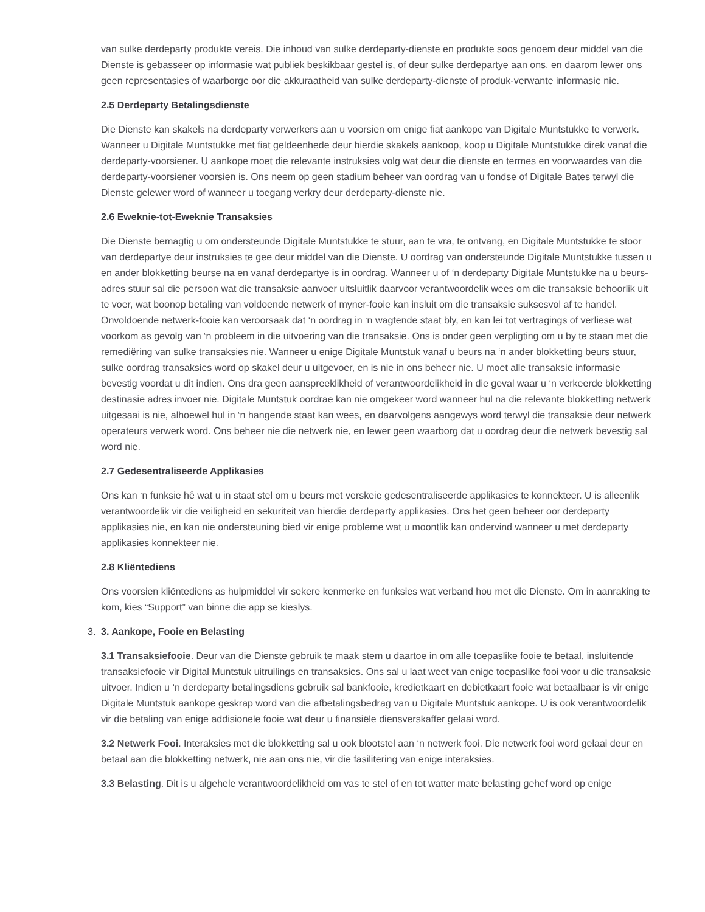van sulke derdeparty produkte vereis. Die inhoud van sulke derdeparty-dienste en produkte soos genoem deur middel van die Dienste is gebasseer op informasie wat publiek beskikbaar gestel is, of deur sulke derdepartye aan ons, en daarom lewer ons geen representasies of waarborge oor die akkuraatheid van sulke derdeparty-dienste of produk-verwante informasie nie.
2.5 Derdeparty Betalingsdienste
Die Dienste kan skakels na derdeparty verwerkers aan u voorsien om enige fiat aankope van Digitale Muntstukke te verwerk. Wanneer u Digitale Muntstukke met fiat geldeenhede deur hierdie skakels aankoop, koop u Digitale Muntstukke direk vanaf die derdeparty-voorsiener. U aankope moet die relevante instruksies volg wat deur die dienste en termes en voorwaardes van die derdeparty-voorsiener voorsien is. Ons neem op geen stadium beheer van oordrag van u fondse of Digitale Bates terwyl die Dienste gelewer word of wanneer u toegang verkry deur derdeparty-dienste nie.
2.6 Eweknie-tot-Eweknie Transaksies
Die Dienste bemagtig u om ondersteunde Digitale Muntstukke te stuur, aan te vra, te ontvang, en Digitale Muntstukke te stoor van derdepartye deur instruksies te gee deur middel van die Dienste. U oordrag van ondersteunde Digitale Muntstukke tussen u en ander blokketting beurse na en vanaf derdepartye is in oordrag. Wanneer u of ‘n derdeparty Digitale Muntstukke na u beurs-adres stuur sal die persoon wat die transaksie aanvoer uitsluitlik daarvoor verantwoordelik wees om die transaksie behoorlik uit te voer, wat boonop betaling van voldoende netwerk of myner-fooie kan insluit om die transaksie suksesvol af te handel. Onvoldoende netwerk-fooie kan veroorsaak dat ‘n oordrag in ‘n wagtende staat bly, en kan lei tot vertragings of verliese wat voorkom as gevolg van ‘n probleem in die uitvoering van die transaksie. Ons is onder geen verpligting om u by te staan met die remediëring van sulke transaksies nie. Wanneer u enige Digitale Muntstuk vanaf u beurs na ‘n ander blokketting beurs stuur, sulke oordrag transaksies word op skakel deur u uitgevoer, en is nie in ons beheer nie. U moet alle transaksie informasie bevestig voordat u dit indien. Ons dra geen aanspreeklikheid of verantwoordelikheid in die geval waar u ‘n verkeerde blokketting destinasie adres invoer nie. Digitale Muntstuk oordrae kan nie omgekeer word wanneer hul na die relevante blokketting netwerk uitgesaai is nie, alhoewel hul in ‘n hangende staat kan wees, en daarvolgens aangewys word terwyl die transaksie deur netwerk operateurs verwerk word. Ons beheer nie die netwerk nie, en lewer geen waarborg dat u oordrag deur die netwerk bevestig sal word nie.
2.7 Gedesentraliseerde Applikasies
Ons kan ‘n funksie hê wat u in staat stel om u beurs met verskeie gedesentraliseerde applikasies te konnekteer. U is alleenlik verantwoordelik vir die veiligheid en sekuriteit van hierdie derdeparty applikasies. Ons het geen beheer oor derdeparty applikasies nie, en kan nie ondersteuning bied vir enige probleme wat u moontlik kan ondervind wanneer u met derdeparty applikasies konnekteer nie.
2.8 Kliëntediens
Ons voorsien kliëntediens as hulpmiddel vir sekere kenmerke en funksies wat verband hou met die Dienste. Om in aanraking te kom, kies “Support” van binne die app se kieslys.
3. 3. Aankope, Fooie en Belasting
3.1 Transaksiefooie. Deur van die Dienste gebruik te maak stem u daartoe in om alle toepaslike fooie te betaal, insluitende transaksiefooie vir Digital Muntstuk uitruilings en transaksies. Ons sal u laat weet van enige toepaslike fooi voor u die transaksie uitvoer. Indien u ‘n derdeparty betalingsdiens gebruik sal bankfooie, kredietkaart en debietkaart fooie wat betaalbaar is vir enige Digitale Muntstuk aankope geskrap word van die afbetalingsbedrag van u Digitale Muntstuk aankope. U is ook verantwoordelik vir die betaling van enige addisionele fooie wat deur u finansiële diensverskaffer gelaai word.
3.2 Netwerk Fooi. Interaksies met die blokketting sal u ook blootstel aan ‘n netwerk fooi. Die netwerk fooi word gelaai deur en betaal aan die blokketting netwerk, nie aan ons nie, vir die fasilitering van enige interaksies.
3.3 Belasting. Dit is u algehele verantwoordelikheid om vas te stel of en tot watter mate belasting gehef word op enige